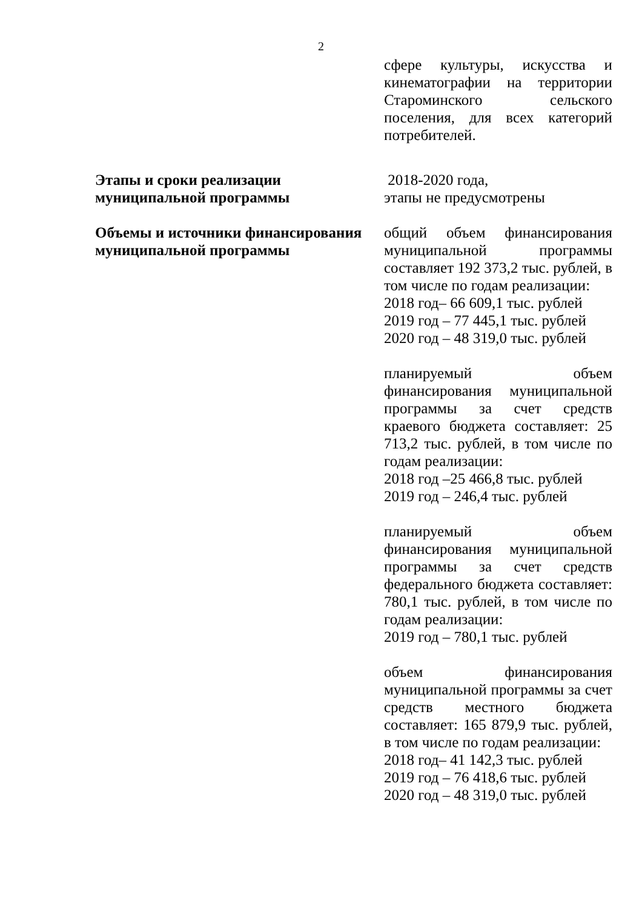2
| | сфере культуры, искусства и кинематографии на территории Староминского сельского поселения, для всех категорий потребителей. |
| Этапы и сроки реализации муниципальной программы | 2018-2020 года, этапы не предусмотрены |
| Объемы и источники финансирования муниципальной программы | общий объем финансирования муниципальной программы составляет 192 373,2 тыс. рублей, в том числе по годам реализации: 2018 год– 66 609,1 тыс. рублей 2019 год – 77 445,1 тыс. рублей 2020 год – 48 319,0 тыс. рублей планируемый объем финансирования муниципальной программы за счет средств краевого бюджета составляет: 25 713,2 тыс. рублей, в том числе по годам реализации: 2018 год –25 466,8 тыс. рублей 2019 год – 246,4 тыс. рублей планируемый объем финансирования муниципальной программы за счет средств федерального бюджета составляет: 780,1 тыс. рублей, в том числе по годам реализации: 2019 год – 780,1 тыс. рублей объем финансирования муниципальной программы за счет средств местного бюджета составляет: 165 879,9 тыс. рублей, в том числе по годам реализации: 2018 год– 41 142,3 тыс. рублей 2019 год – 76 418,6 тыс. рублей 2020 год – 48 319,0 тыс. рублей |